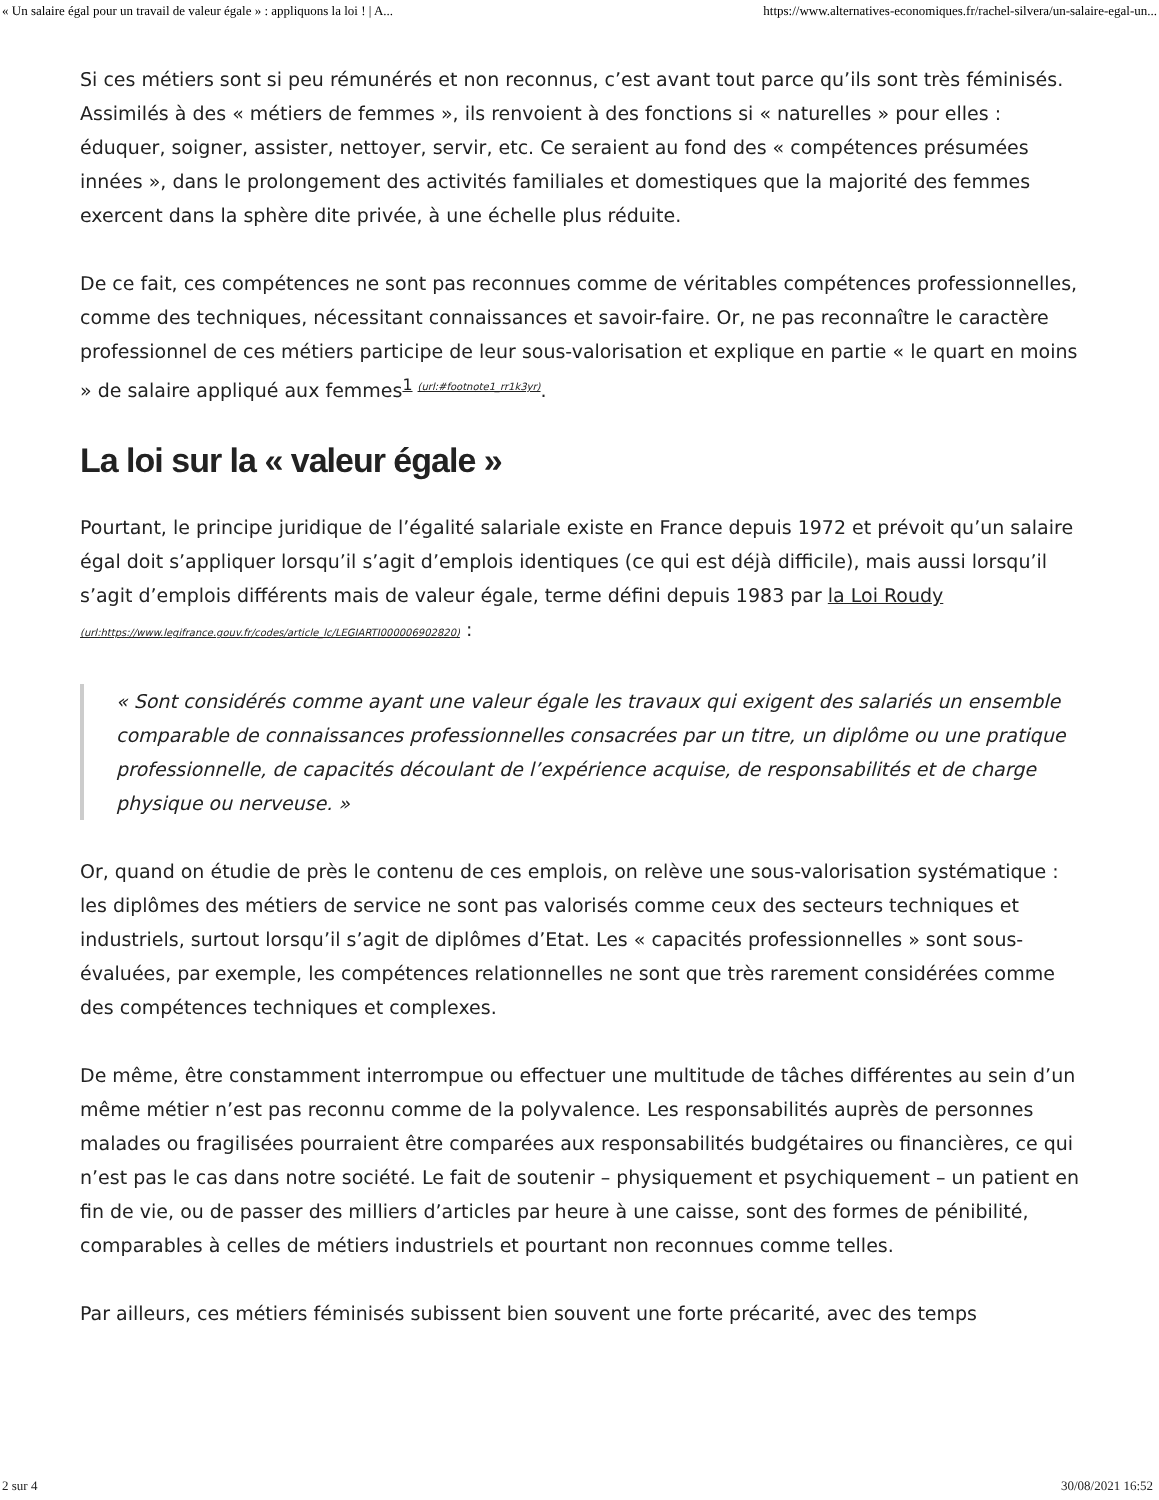« Un salaire égal pour un travail de valeur égale » : appliquons la loi ! | A... https://www.alternatives-economiques.fr/rachel-silvera/un-salaire-egal-un...
Si ces métiers sont si peu rémunérés et non reconnus, c’est avant tout parce qu’ils sont très féminisés. Assimilés à des « métiers de femmes », ils renvoient à des fonctions si « naturelles » pour elles : éduquer, soigner, assister, nettoyer, servir, etc. Ce seraient au fond des « compétences présumées innées », dans le prolongement des activités familiales et domestiques que la majorité des femmes exercent dans la sphère dite privée, à une échelle plus réduite.
De ce fait, ces compétences ne sont pas reconnues comme de véritables compétences professionnelles, comme des techniques, nécessitant connaissances et savoir-faire. Or, ne pas reconnaître le caractère professionnel de ces métiers participe de leur sous-valorisation et explique en partie « le quart en moins » de salaire appliqué aux femmes<sup>1 (url:#footnote1_rr1k3yr)</sup>.
La loi sur la « valeur égale »
Pourtant, le principe juridique de l’égalité salariale existe en France depuis 1972 et prévoit qu’un salaire égal doit s’appliquer lorsqu’il s’agit d’emplois identiques (ce qui est déjà difficile), mais aussi lorsqu’il s’agit d’emplois différents mais de valeur égale, terme défini depuis 1983 par la Loi Roudy (url:https://www.legifrance.gouv.fr/codes/article_lc/LEGIARTI000006902820) :
« Sont considérés comme ayant une valeur égale les travaux qui exigent des salariés un ensemble comparable de connaissances professionnelles consacrées par un titre, un diplôme ou une pratique professionnelle, de capacités découlant de l’expérience acquise, de responsabilités et de charge physique ou nerveuse. »
Or, quand on étudie de près le contenu de ces emplois, on relève une sous-valorisation systématique : les diplômes des métiers de service ne sont pas valorisés comme ceux des secteurs techniques et industriels, surtout lorsqu’il s’agit de diplômes d’Etat. Les « capacités professionnelles » sont sous-évaluées, par exemple, les compétences relationnelles ne sont que très rarement considérées comme des compétences techniques et complexes.
De même, être constamment interrompue ou effectuer une multitude de tâches différentes au sein d’un même métier n’est pas reconnu comme de la polyvalence. Les responsabilités auprès de personnes malades ou fragilisées pourraient être comparées aux responsabilités budgétaires ou financières, ce qui n’est pas le cas dans notre société. Le fait de soutenir – physiquement et psychiquement – un patient en fin de vie, ou de passer des milliers d’articles par heure à une caisse, sont des formes de pénibilité, comparables à celles de métiers industriels et pourtant non reconnues comme telles.
Par ailleurs, ces métiers féminisés subissent bien souvent une forte précarité, avec des temps
2 sur 4 30/08/2021 16:52